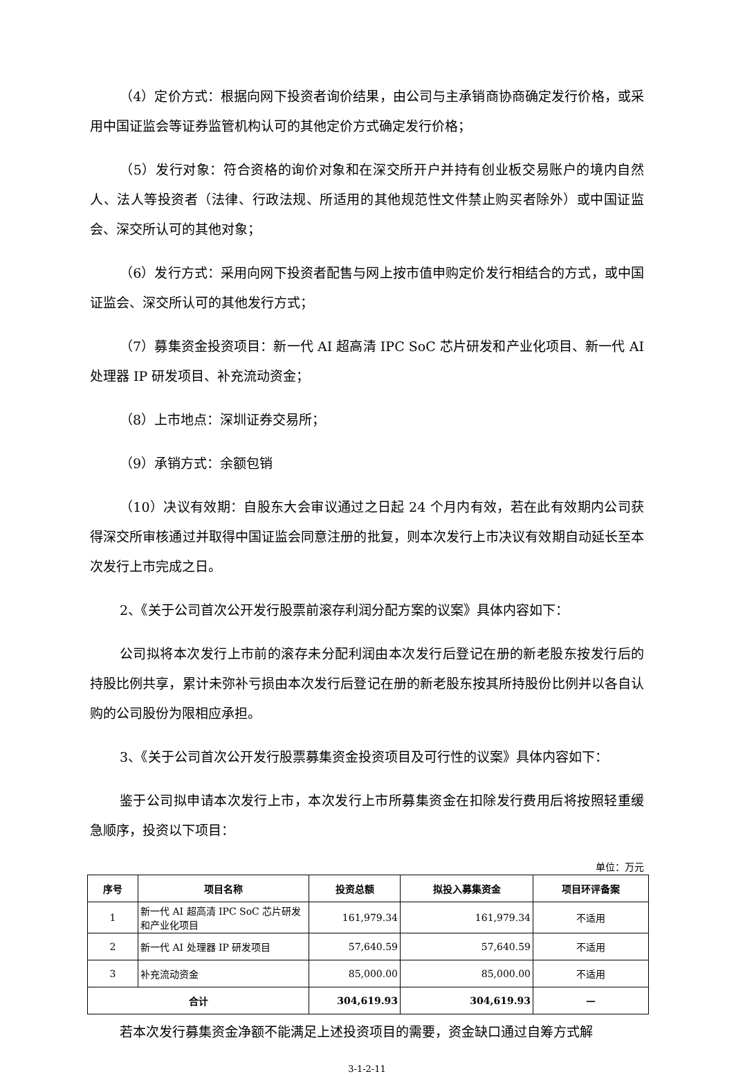（4）定价方式：根据向网下投资者询价结果，由公司与主承销商协商确定发行价格，或采用中国证监会等证券监管机构认可的其他定价方式确定发行价格；
（5）发行对象：符合资格的询价对象和在深交所开户并持有创业板交易账户的境内自然人、法人等投资者（法律、行政法规、所适用的其他规范性文件禁止购买者除外）或中国证监会、深交所认可的其他对象；
（6）发行方式：采用向网下投资者配售与网上按市值申购定价发行相结合的方式，或中国证监会、深交所认可的其他发行方式；
（7）募集资金投资项目：新一代 AI 超高清 IPC SoC 芯片研发和产业化项目、新一代 AI 处理器 IP 研发项目、补充流动资金；
（8）上市地点：深圳证券交易所；
（9）承销方式：余额包销
（10）决议有效期：自股东大会审议通过之日起 24 个月内有效，若在此有效期内公司获得深交所审核通过并取得中国证监会同意注册的批复，则本次发行上市决议有效期自动延长至本次发行上市完成之日。
2、《关于公司首次公开发行股票前滚存利润分配方案的议案》具体内容如下：
公司拟将本次发行上市前的滚存未分配利润由本次发行后登记在册的新老股东按发行后的持股比例共享，累计未弥补亏损由本次发行后登记在册的新老股东按其所持股份比例并以各自认购的公司股份为限相应承担。
3、《关于公司首次公开发行股票募集资金投资项目及可行性的议案》具体内容如下：
鉴于公司拟申请本次发行上市，本次发行上市所募集资金在扣除发行费用后将按照轻重缓急顺序，投资以下项目：
单位：万元
| 序号 | 项目名称 | 投资总额 | 拟投入募集资金 | 项目环评备案 |
| --- | --- | --- | --- | --- |
| 1 | 新一代 AI 超高清 IPC SoC 芯片研发和产业化项目 | 161,979.34 | 161,979.34 | 不适用 |
| 2 | 新一代 AI 处理器 IP 研发项目 | 57,640.59 | 57,640.59 | 不适用 |
| 3 | 补充流动资金 | 85,000.00 | 85,000.00 | 不适用 |
| 合计 | | 304,619.93 | 304,619.93 | — |
若本次发行募集资金净额不能满足上述投资项目的需要，资金缺口通过自筹方式解
3-1-2-11